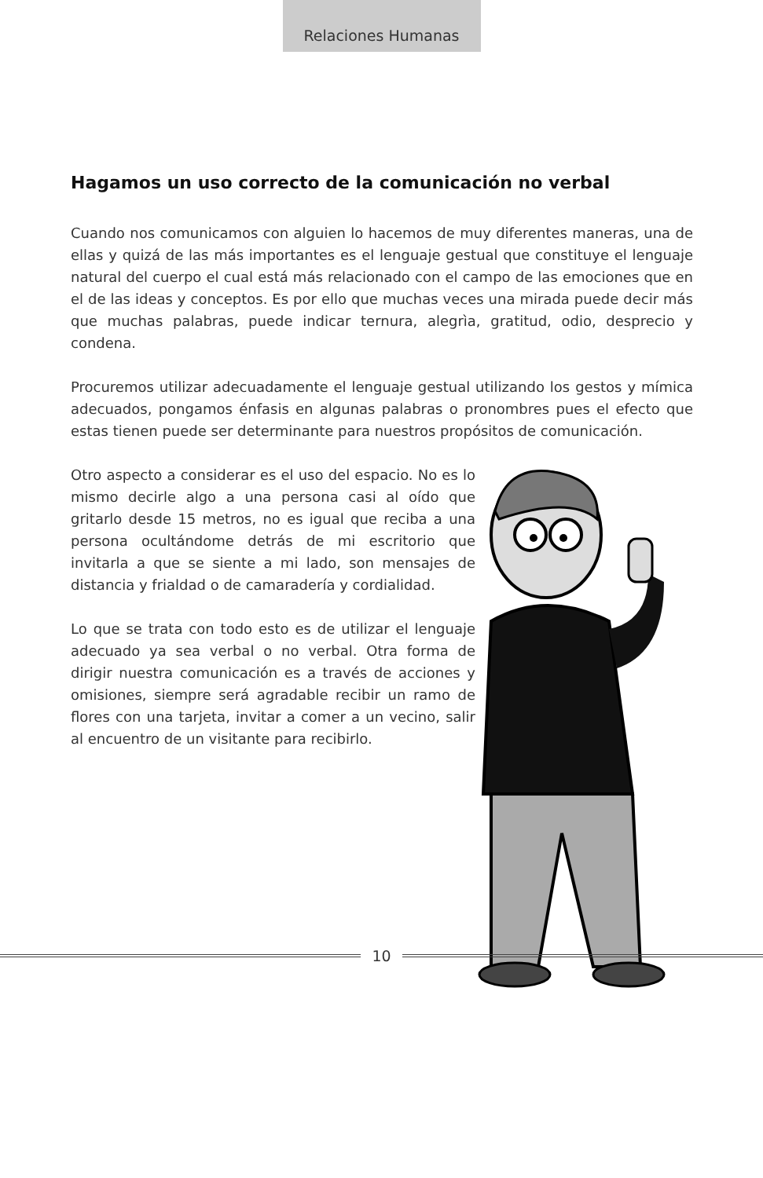Relaciones Humanas
Hagamos un uso correcto de la comunicación no verbal
Cuando nos comunicamos con alguien lo hacemos de muy diferentes maneras, una de ellas y quizá de las más importantes es el lenguaje gestual que constituye el lenguaje natural del cuerpo el cual está más relacionado con el campo de las emociones que en el de las ideas y conceptos. Es por ello que muchas veces una mirada puede decir más que muchas palabras, puede indicar ternura, alegrìa, gratitud, odio, desprecio y condena.
Procuremos utilizar adecuadamente el lenguaje gestual utilizando los gestos y mímica adecuados, pongamos énfasis en algunas palabras o pronombres pues el efecto que estas tienen puede ser determinante para nuestros propósitos de comunicación.
Otro aspecto a considerar es el uso del espacio. No es lo mismo decirle algo a una persona casi al oído que gritarlo desde 15 metros, no es igual que reciba a una persona ocultándome detrás de mi escritorio que invitarla a que se siente a mi lado, son mensajes de distancia y frialdad o de camaradería y cordialidad.
Lo que se trata con todo esto es de utilizar el lenguaje adecuado ya sea verbal o no verbal. Otra forma de dirigir nuestra comunicación es a través de acciones y omisiones, siempre será agradable recibir un ramo de flores con una tarjeta, invitar a comer a un vecino, salir al encuentro de un visitante para recibirlo.
10